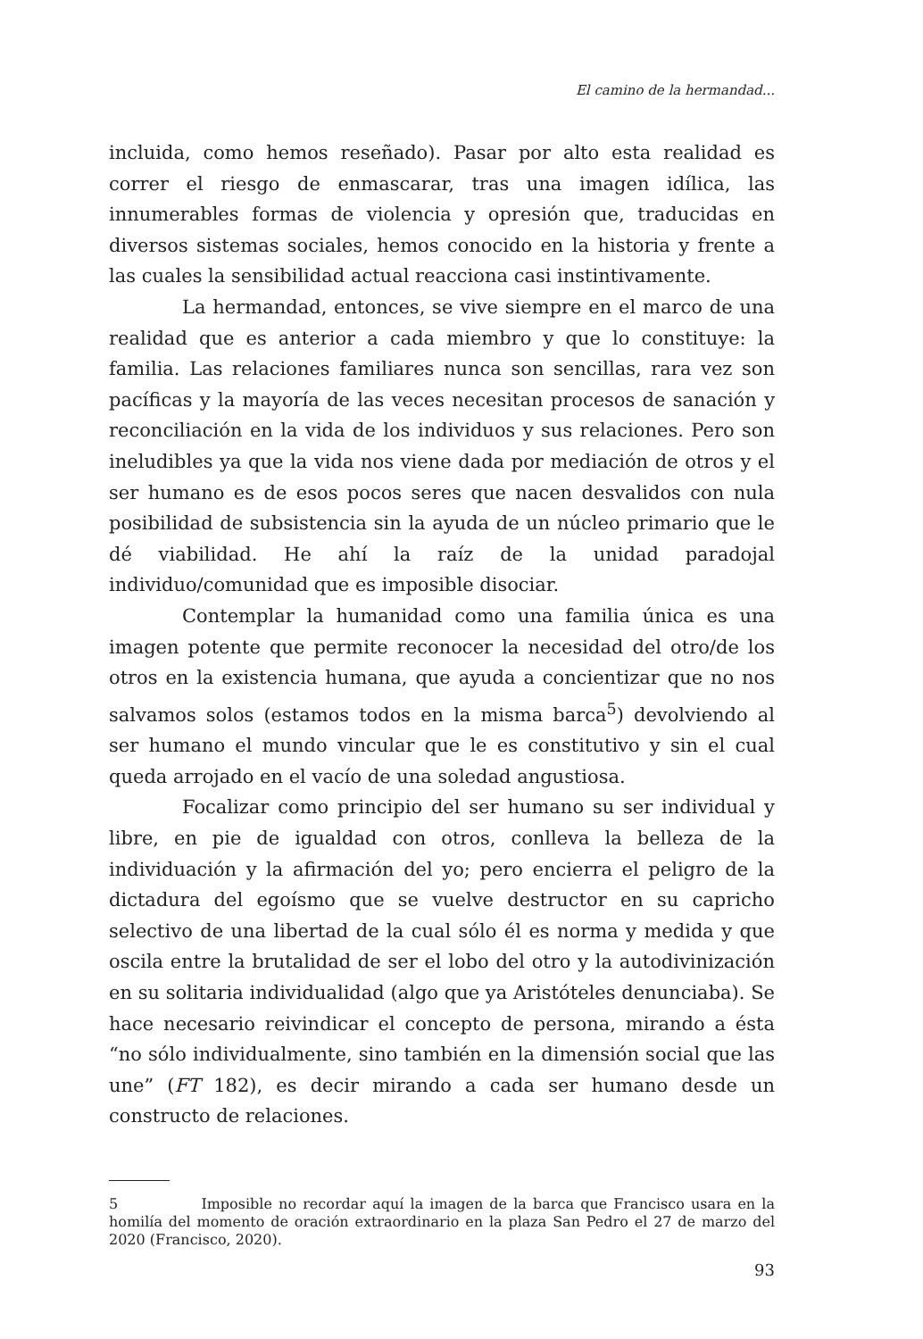El camino de la hermandad...
incluida, como hemos reseñado). Pasar por alto esta realidad es correr el riesgo de enmascarar, tras una imagen idílica, las innumerables formas de violencia y opresión que, traducidas en diversos sistemas sociales, hemos conocido en la historia y frente a las cuales la sensibilidad actual reacciona casi instintivamente.
La hermandad, entonces, se vive siempre en el marco de una realidad que es anterior a cada miembro y que lo constituye: la familia. Las relaciones familiares nunca son sencillas, rara vez son pacíficas y la mayoría de las veces necesitan procesos de sanación y reconciliación en la vida de los individuos y sus relaciones. Pero son ineludibles ya que la vida nos viene dada por mediación de otros y el ser humano es de esos pocos seres que nacen desvalidos con nula posibilidad de subsistencia sin la ayuda de un núcleo primario que le dé viabilidad. He ahí la raíz de la unidad paradojal individuo/comunidad que es imposible disociar.
Contemplar la humanidad como una familia única es una imagen potente que permite reconocer la necesidad del otro/de los otros en la existencia humana, que ayuda a concientizar que no nos salvamos solos (estamos todos en la misma barca<sup>5</sup>) devolviendo al ser humano el mundo vincular que le es constitutivo y sin el cual queda arrojado en el vacío de una soledad angustiosa.
Focalizar como principio del ser humano su ser individual y libre, en pie de igualdad con otros, conlleva la belleza de la individuación y la afirmación del yo; pero encierra el peligro de la dictadura del egoísmo que se vuelve destructor en su capricho selectivo de una libertad de la cual sólo él es norma y medida y que oscila entre la brutalidad de ser el lobo del otro y la autodivinización en su solitaria individualidad (algo que ya Aristóteles denunciaba). Se hace necesario reivindicar el concepto de persona, mirando a ésta “no sólo individualmente, sino también en la dimensión social que las une” (FT 182), es decir mirando a cada ser humano desde un constructo de relaciones.
5 Imposible no recordar aquí la imagen de la barca que Francisco usara en la homilía del momento de oración extraordinario en la plaza San Pedro el 27 de marzo del 2020 (Francisco, 2020).
93